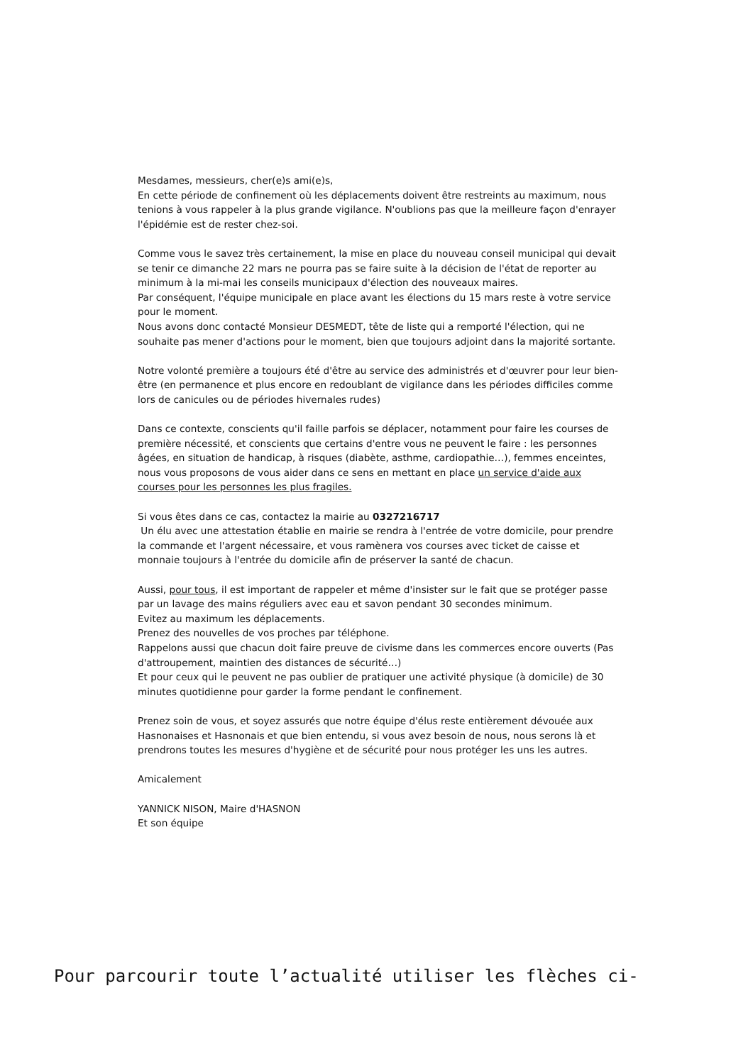Mesdames, messieurs, cher(e)s ami(e)s,
En cette période de confinement où les déplacements doivent être restreints au maximum, nous tenions à vous rappeler à la plus grande vigilance. N'oublions pas que la meilleure façon d'enrayer l'épidémie est de rester chez-soi.
Comme vous le savez très certainement, la mise en place du nouveau conseil municipal qui devait se tenir ce dimanche 22 mars ne pourra pas se faire suite à la décision de l'état de reporter au minimum à la mi-mai les conseils municipaux d'élection des nouveaux maires.
Par conséquent, l'équipe municipale en place avant les élections du 15 mars reste à votre service pour le moment.
Nous avons donc contacté Monsieur DESMEDT, tête de liste qui a remporté l'élection, qui ne souhaite pas mener d'actions pour le moment, bien que toujours adjoint dans la majorité sortante.
Notre volonté première a toujours été d'être au service des administrés et d'œuvrer pour leur bien-être (en permanence et plus encore en redoublant de vigilance dans les périodes difficiles comme lors de canicules ou de périodes hivernales rudes)
Dans ce contexte, conscients qu'il faille parfois se déplacer, notamment pour faire les courses de première nécessité, et conscients que certains d'entre vous ne peuvent le faire : les personnes âgées, en situation de handicap, à risques (diabète, asthme, cardiopathie…), femmes enceintes, nous vous proposons de vous aider dans ce sens en mettant en place un service d'aide aux courses pour les personnes les plus fragiles.
Si vous êtes dans ce cas, contactez la mairie au 0327216717
Un élu avec une attestation établie en mairie se rendra à l'entrée de votre domicile, pour prendre la commande et l'argent nécessaire, et vous ramènera vos courses avec ticket de caisse et monnaie toujours à l'entrée du domicile afin de préserver la santé de chacun.
Aussi, pour tous, il est important de rappeler et même d'insister sur le fait que se protéger passe par un lavage des mains réguliers avec eau et savon pendant 30 secondes minimum.
Evitez au maximum les déplacements.
Prenez des nouvelles de vos proches par téléphone.
Rappelons aussi que chacun doit faire preuve de civisme dans les commerces encore ouverts (Pas d'attroupement, maintien des distances de sécurité…)
Et pour ceux qui le peuvent ne pas oublier de pratiquer une activité physique (à domicile) de 30 minutes quotidienne pour garder la forme pendant le confinement.
Prenez soin de vous, et soyez assurés que notre équipe d'élus reste entièrement dévouée aux Hasnonaises et Hasnonais et que bien entendu, si vous avez besoin de nous, nous serons là et prendrons toutes les mesures d'hygiène et de sécurité pour nous protéger les uns les autres.
Amicalement
YANNICK NISON, Maire d'HASNON
Et son équipe
Pour parcourir toute l’actualité utiliser les flèches ci-